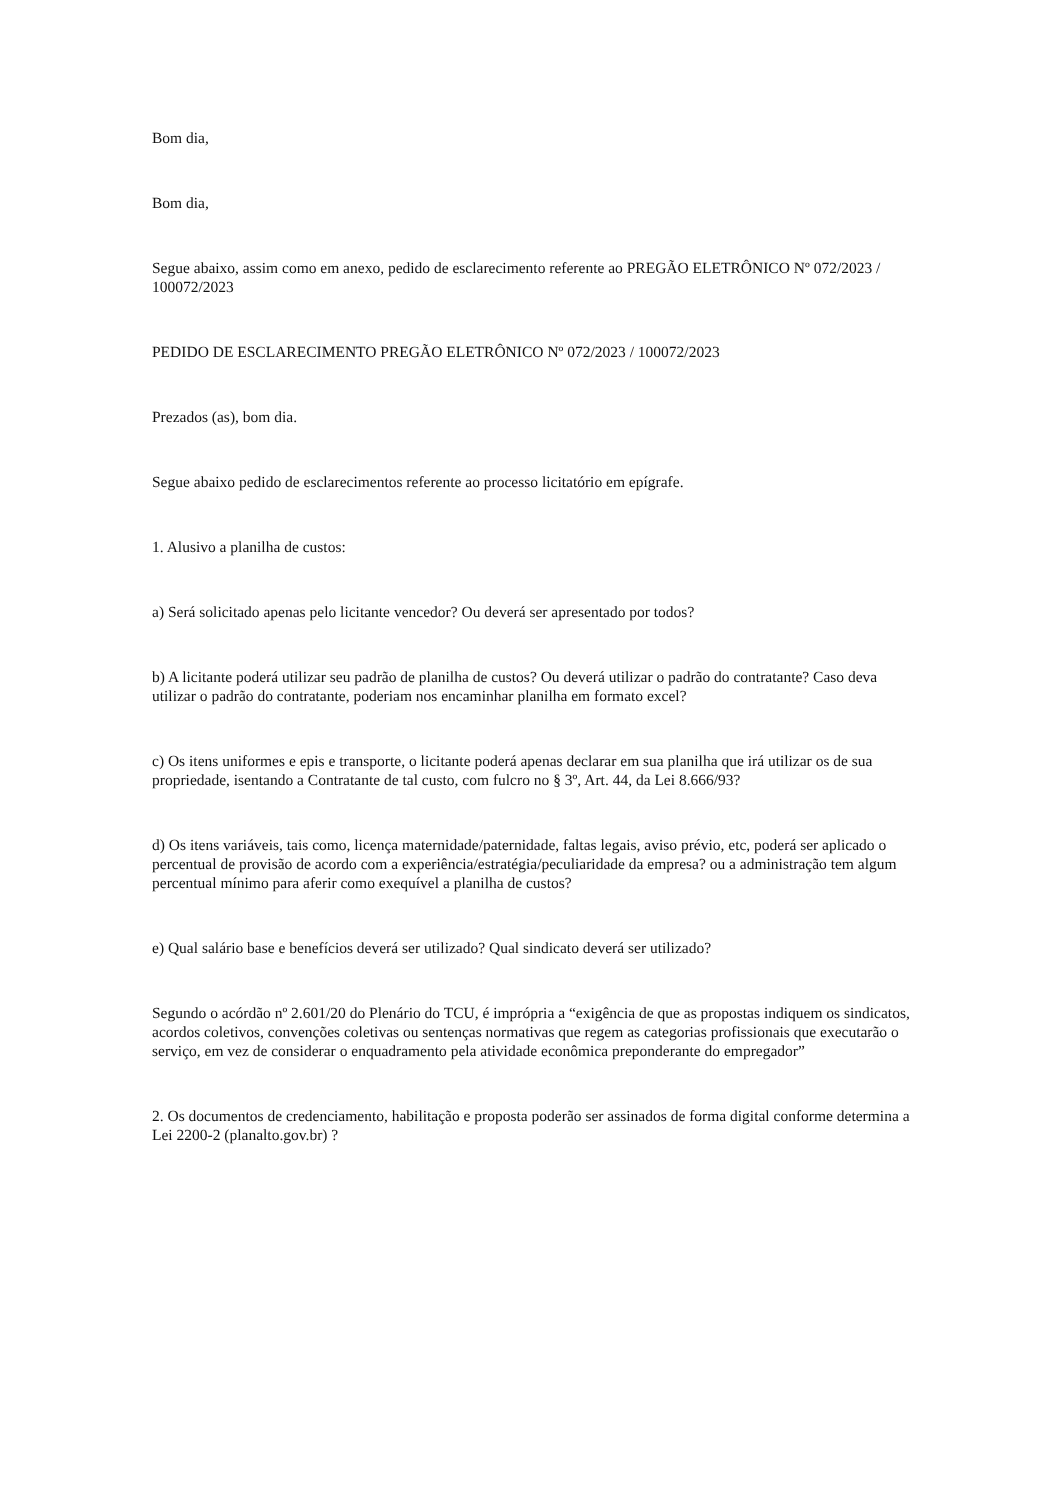Bom dia,
Bom dia,
Segue abaixo, assim como em anexo, pedido de esclarecimento referente ao PREGÃO ELETRÔNICO Nº 072/2023 / 100072/2023
PEDIDO DE ESCLARECIMENTO PREGÃO ELETRÔNICO Nº 072/2023 / 100072/2023
Prezados (as), bom dia.
Segue abaixo pedido de esclarecimentos referente ao processo licitatório em epígrafe.
1. Alusivo a planilha de custos:
a) Será solicitado apenas pelo licitante vencedor? Ou deverá ser apresentado por todos?
b) A licitante poderá utilizar seu padrão de planilha de custos? Ou deverá utilizar o padrão do contratante? Caso deva utilizar o padrão do contratante, poderiam nos encaminhar planilha em formato excel?
c) Os itens uniformes e epis e transporte, o licitante poderá apenas declarar em sua planilha que irá utilizar os de sua propriedade, isentando a Contratante de tal custo, com fulcro no § 3º, Art. 44, da Lei 8.666/93?
d) Os itens variáveis, tais como, licença maternidade/paternidade, faltas legais, aviso prévio, etc, poderá ser aplicado o percentual de provisão de acordo com a experiência/estratégia/peculiaridade da empresa? ou a administração tem algum percentual mínimo para aferir como exequível a planilha de custos?
e) Qual salário base e benefícios deverá ser utilizado? Qual sindicato deverá ser utilizado?
Segundo o acórdão nº 2.601/20 do Plenário do TCU, é imprópria a “exigência de que as propostas indiquem os sindicatos, acordos coletivos, convenções coletivas ou sentenças normativas que regem as categorias profissionais que executarão o serviço, em vez de considerar o enquadramento pela atividade econômica preponderante do empregador”
2. Os documentos de credenciamento, habilitação e proposta poderão ser assinados de forma digital conforme determina a Lei 2200-2 (planalto.gov.br) ?